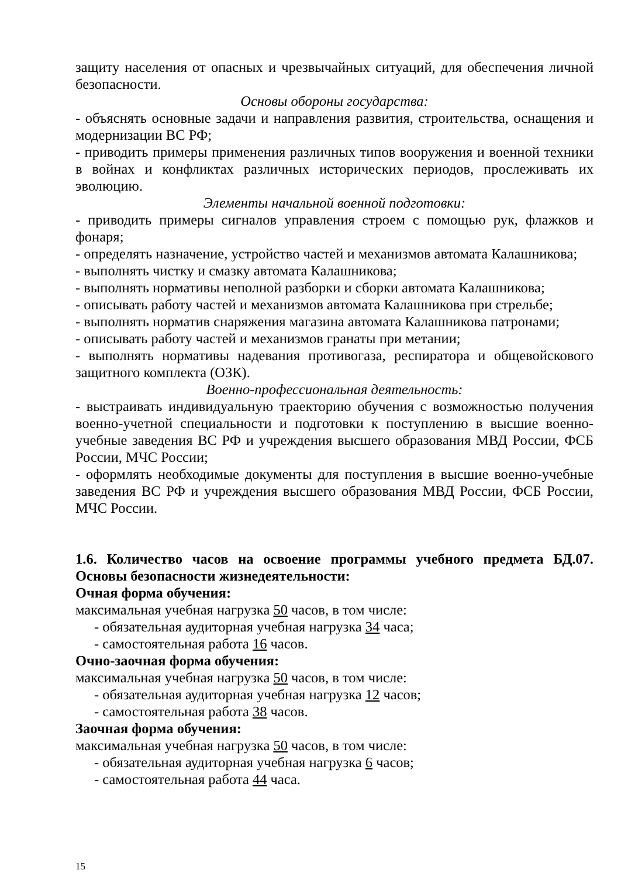защиту населения от опасных и чрезвычайных ситуаций, для обеспечения личной безопасности.
Основы обороны государства:
- объяснять основные задачи и направления развития, строительства, оснащения и модернизации ВС РФ;
- приводить примеры применения различных типов вооружения и военной техники в войнах и конфликтах различных исторических периодов, прослеживать их эволюцию.
Элементы начальной военной подготовки:
- приводить примеры сигналов управления строем с помощью рук, флажков и фонаря;
- определять назначение, устройство частей и механизмов автомата Калашникова;
- выполнять чистку и смазку автомата Калашникова;
- выполнять нормативы неполной разборки и сборки автомата Калашникова;
- описывать работу частей и механизмов автомата Калашникова при стрельбе;
- выполнять норматив снаряжения магазина автомата Калашникова патронами;
- описывать работу частей и механизмов гранаты при метании;
- выполнять нормативы надевания противогаза, респиратора и общевойскового защитного комплекта (ОЗК).
Военно-профессиональная деятельность:
- выстраивать индивидуальную траекторию обучения с возможностью получения военно-учетной специальности и подготовки к поступлению в высшие военно-учебные заведения ВС РФ и учреждения высшего образования МВД России, ФСБ России, МЧС России;
- оформлять необходимые документы для поступления в высшие военно-учебные заведения ВС РФ и учреждения высшего образования МВД России, ФСБ России, МЧС России.
1.6. Количество часов на освоение программы учебного предмета БД.07. Основы безопасности жизнедеятельности:
Очная форма обучения:
максимальная учебная нагрузка 50 часов, в том числе:
- обязательная аудиторная учебная нагрузка 34 часа;
- самостоятельная работа 16 часов.
Очно-заочная форма обучения:
максимальная учебная нагрузка 50 часов, в том числе:
- обязательная аудиторная учебная нагрузка 12 часов;
- самостоятельная работа 38 часов.
Заочная форма обучения:
максимальная учебная нагрузка 50 часов, в том числе:
- обязательная аудиторная учебная нагрузка 6 часов;
- самостоятельная работа 44 часа.
15